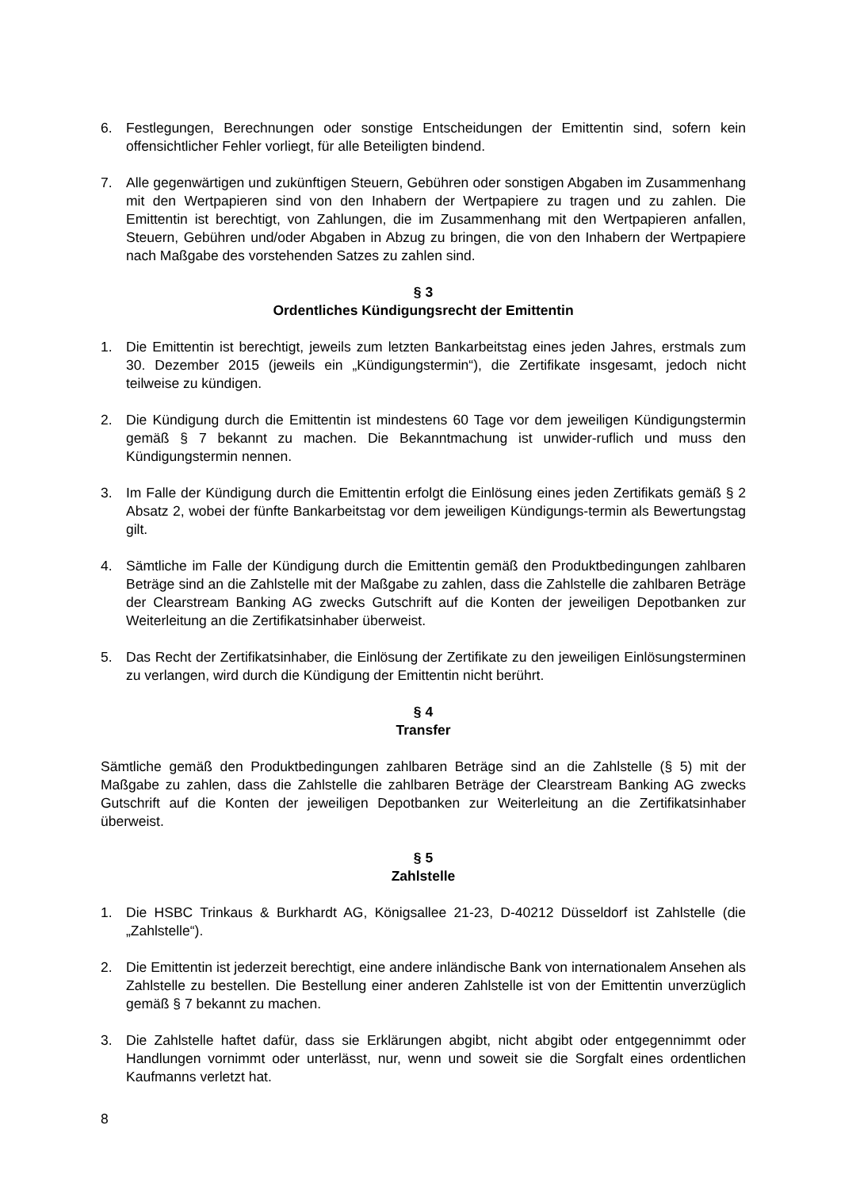6. Festlegungen, Berechnungen oder sonstige Entscheidungen der Emittentin sind, sofern kein offensichtlicher Fehler vorliegt, für alle Beteiligten bindend.
7. Alle gegenwärtigen und zukünftigen Steuern, Gebühren oder sonstigen Abgaben im Zusammenhang mit den Wertpapieren sind von den Inhabern der Wertpapiere zu tragen und zu zahlen. Die Emittentin ist berechtigt, von Zahlungen, die im Zusammenhang mit den Wertpapieren anfallen, Steuern, Gebühren und/oder Abgaben in Abzug zu bringen, die von den Inhabern der Wertpapiere nach Maßgabe des vorstehenden Satzes zu zahlen sind.
§ 3
Ordentliches Kündigungsrecht der Emittentin
1. Die Emittentin ist berechtigt, jeweils zum letzten Bankarbeitstag eines jeden Jahres, erstmals zum 30. Dezember 2015 (jeweils ein „Kündigungstermin“), die Zertifikate insgesamt, jedoch nicht teilweise zu kündigen.
2. Die Kündigung durch die Emittentin ist mindestens 60 Tage vor dem jeweiligen Kündigungstermin gemäß § 7 bekannt zu machen. Die Bekanntmachung ist unwider-ruflich und muss den Kündigungstermin nennen.
3. Im Falle der Kündigung durch die Emittentin erfolgt die Einlösung eines jeden Zertifikats gemäß § 2 Absatz 2, wobei der fünfte Bankarbeitstag vor dem jeweiligen Kündigungs-termin als Bewertungstag gilt.
4. Sämtliche im Falle der Kündigung durch die Emittentin gemäß den Produktbedingungen zahlbaren Beträge sind an die Zahlstelle mit der Maßgabe zu zahlen, dass die Zahlstelle die zahlbaren Beträge der Clearstream Banking AG zwecks Gutschrift auf die Konten der jeweiligen Depotbanken zur Weiterleitung an die Zertifikatsinhaber überweist.
5. Das Recht der Zertifikatsinhaber, die Einlösung der Zertifikate zu den jeweiligen Einlösungsterminen zu verlangen, wird durch die Kündigung der Emittentin nicht berührt.
§ 4
Transfer
Sämtliche gemäß den Produktbedingungen zahlbaren Beträge sind an die Zahlstelle (§ 5) mit der Maßgabe zu zahlen, dass die Zahlstelle die zahlbaren Beträge der Clearstream Banking AG zwecks Gutschrift auf die Konten der jeweiligen Depotbanken zur Weiterleitung an die Zertifikatsinhaber überweist.
§ 5
Zahlstelle
1. Die HSBC Trinkaus & Burkhardt AG, Königsallee 21-23, D-40212 Düsseldorf ist Zahlstelle (die „Zahlstelle“).
2. Die Emittentin ist jederzeit berechtigt, eine andere inländische Bank von internationalem Ansehen als Zahlstelle zu bestellen. Die Bestellung einer anderen Zahlstelle ist von der Emittentin unverzüglich gemäß § 7 bekannt zu machen.
3. Die Zahlstelle haftet dafür, dass sie Erklärungen abgibt, nicht abgibt oder entgegennimmt oder Handlungen vornimmt oder unterlässt, nur, wenn und soweit sie die Sorgfalt eines ordentlichen Kaufmanns verletzt hat.
8